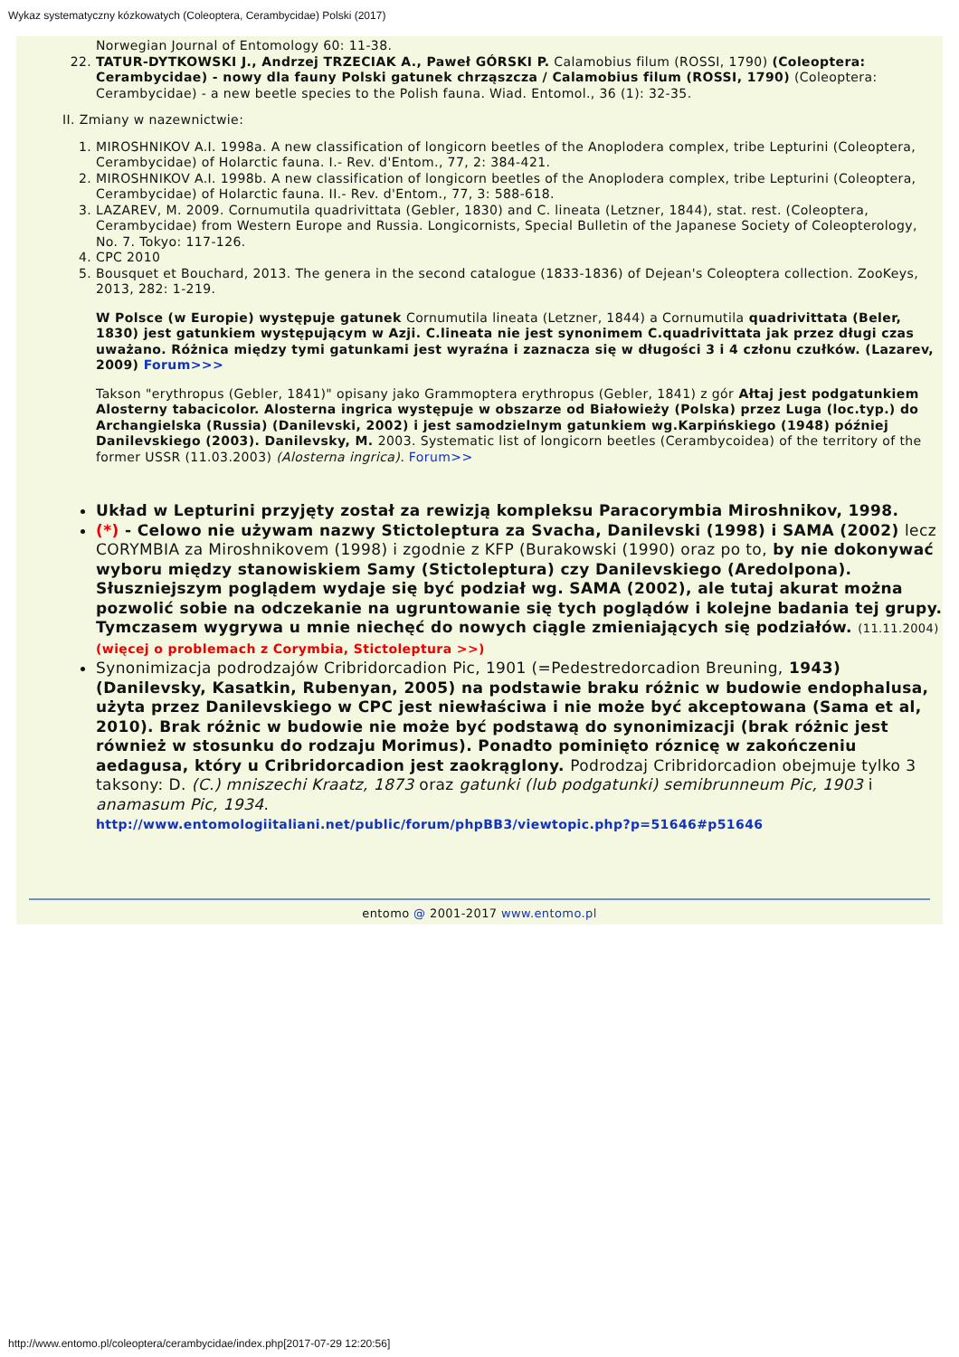Wykaz systematyczny kózkowatych (Coleoptera, Cerambycidae) Polski (2017)
Norwegian Journal of Entomology 60: 11-38.
22. TATUR-DYTKOWSKI J., Andrzej TRZECIAK A., Paweł GÓRSKI P. Calamobius filum (ROSSI, 1790) (Coleoptera: Cerambycidae) - nowy dla fauny Polski gatunek chrząszcza / Calamobius filum (ROSSI, 1790) (Coleoptera: Cerambycidae) - a new beetle species to the Polish fauna. Wiad. Entomol., 36 (1): 32-35.
II. Zmiany w nazewnictwie:
1. MIROSHNIKOV A.I. 1998a. A new classification of longicorn beetles of the Anoplodera complex, tribe Lepturini (Coleoptera, Cerambycidae) of Holarctic fauna. I.- Rev. d'Entom., 77, 2: 384-421.
2. MIROSHNIKOV A.I. 1998b. A new classification of longicorn beetles of the Anoplodera complex, tribe Lepturini (Coleoptera, Cerambycidae) of Holarctic fauna. II.- Rev. d'Entom., 77, 3: 588-618.
3. LAZAREV, M. 2009. Cornumutila quadrivittata (Gebler, 1830) and C. lineata (Letzner, 1844), stat. rest. (Coleoptera, Cerambycidae) from Western Europe and Russia. Longicornists, Special Bulletin of the Japanese Society of Coleopterology, No. 7. Tokyo: 117-126.
4. CPC 2010
5. Bousquet et Bouchard, 2013. The genera in the second catalogue (1833-1836) of Dejean's Coleoptera collection. ZooKeys, 2013, 282: 1-219.
W Polsce (w Europie) występuje gatunek Cornumutila lineata (Letzner, 1844) a Cornumutila quadrivittata (Beler, 1830) jest gatunkiem występującym w Azji. C.lineata nie jest synonimem C.quadrivittata jak przez długi czas uważano. Różnica między tymi gatunkami jest wyraźna i zaznacza się w długości 3 i 4 członu czułków. (Lazarev, 2009) Forum>>>
Takson "erythropus (Gebler, 1841)" opisany jako Grammoptera erythropus (Gebler, 1841) z gór Ałtaj jest podgatunkiem Alosterny tabacicolor. Alosterna ingrica występuje w obszarze od Białowieży (Polska) przez Luga (loc.typ.) do Archangielska (Russia) (Danilevski, 2002) i jest samodzielnym gatunkiem wg.Karpińskiego (1948) później Danilevskiego (2003). Danilevsky, M. 2003. Systematic list of longicorn beetles (Cerambycoidea) of the territory of the former USSR (11.03.2003) (Alosterna ingrica). Forum>>
Układ w Lepturini przyjęty został za rewizją kompleksu Paracorymbia Miroshnikov, 1998.
(*) - Celowo nie używam nazwy Stictoleptura za Svacha, Danilevski (1998) i SAMA (2002) lecz CORYMBIA za Miroshnikovem (1998) i zgodnie z KFP (Burakowski (1990) oraz po to, by nie dokonywać wyboru między stanowiskiem Samy (Stictoleptura) czy Danilevskiego (Aredolpona). Słuszniejszym poglądem wydaje się być podział wg. SAMA (2002), ale tutaj akurat można pozwolić sobie na odczekanie na ugruntowanie się tych poglądów i kolejne badania tej grupy. Tymczasem wygrywa u mnie niechęć do nowych ciągle zmieniających się podziałów. (11.11.2004) (więcej o problemach z Corymbia, Stictoleptura >>)
Synonimizacja podrodzajów Cribridorcadion Pic, 1901 (=Pedestredorcadion Breuning, 1943) (Danilevsky, Kasatkin, Rubenyan, 2005) na podstawie braku różnic w budowie endophalusa, użyta przez Danilevskiego w CPC jest niewłaściwa i nie może być akceptowana (Sama et al, 2010). Brak różnic w budowie nie może być podstawą do synonimizacji (brak różnic jest również w stosunku do rodzaju Morimus). Ponadto pominięto róznicę w zakończeniu aedagusa, który u Cribridorcadion jest zaokrąglony. Podrodzaj Cribridorcadion obejmuje tylko 3 taksony: D. (C.) mniszechi Kraatz, 1873 oraz gatunki (lub podgatunki) semibrunneum Pic, 1903 i anamasum Pic, 1934.
http://www.entomologiitaliani.net/public/forum/phpBB3/viewtopic.php?p=51646#p51646
entomo @ 2001-2017 www.entomo.pl
http://www.entomo.pl/coleoptera/cerambycidae/index.php[2017-07-29 12:20:56]